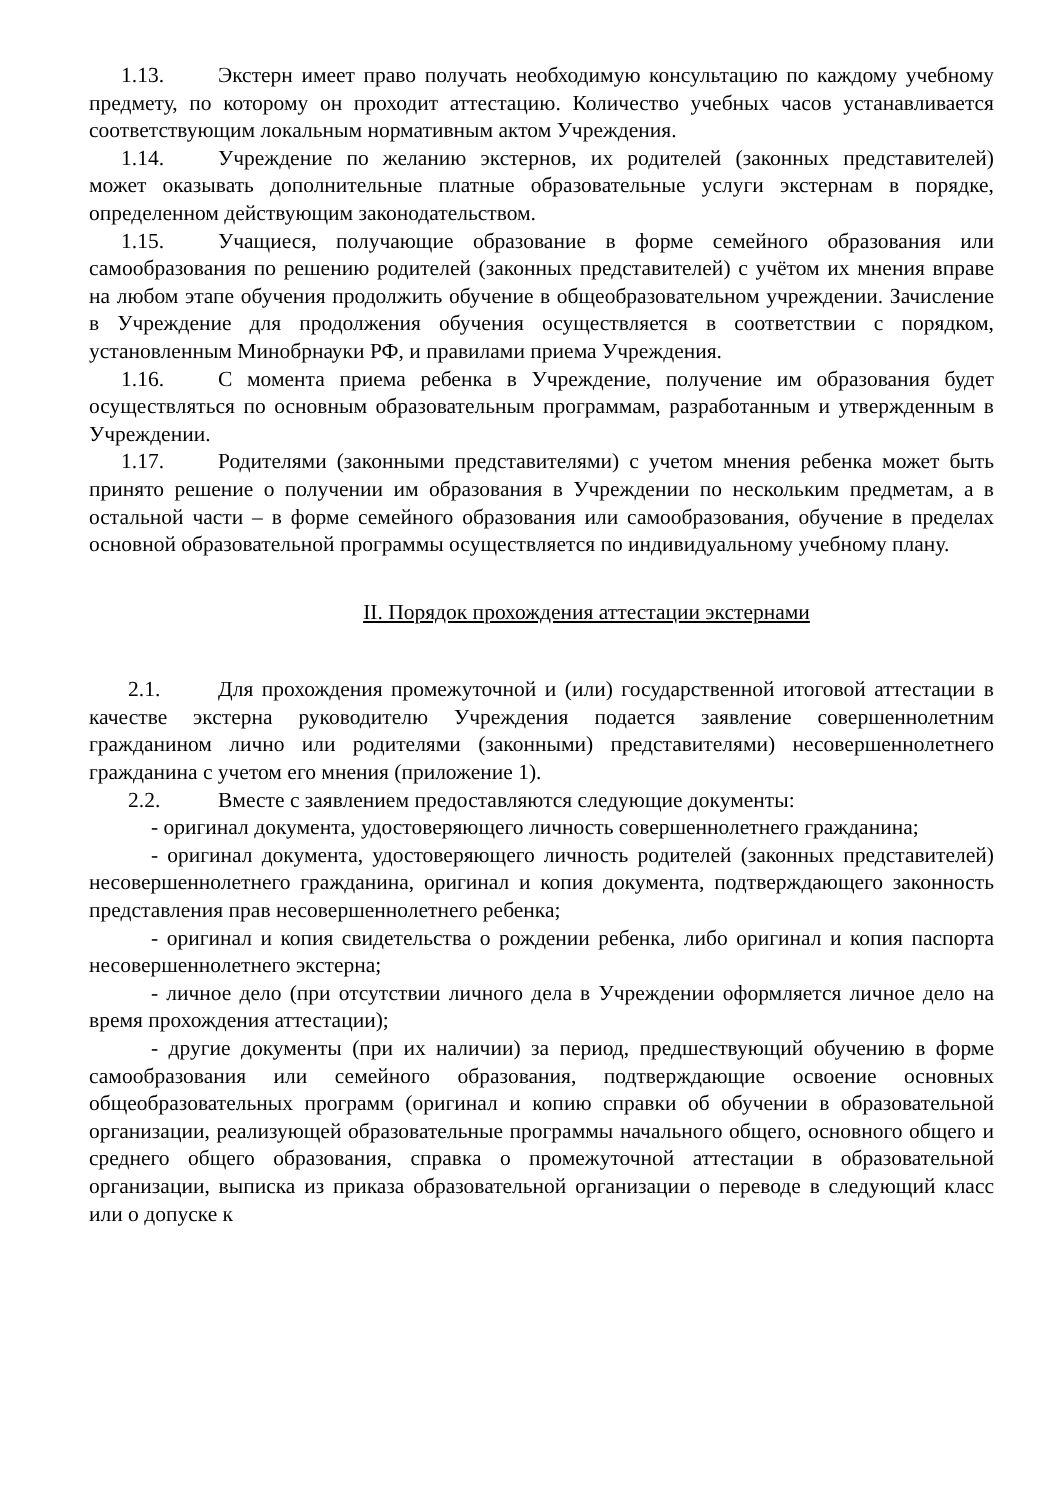1.13. Экстерн имеет право получать необходимую консультацию по каждому учебному предмету, по которому он проходит аттестацию. Количество учебных часов устанавливается соответствующим локальным нормативным актом Учреждения.
1.14. Учреждение по желанию экстернов, их родителей (законных представителей) может оказывать дополнительные платные образовательные услуги экстернам в порядке, определенном действующим законодательством.
1.15. Учащиеся, получающие образование в форме семейного образования или самообразования по решению родителей (законных представителей) с учётом их мнения вправе на любом этапе обучения продолжить обучение в общеобразовательном учреждении. Зачисление в Учреждение для продолжения обучения осуществляется в соответствии с порядком, установленным Минобрнауки РФ, и правилами приема Учреждения.
1.16. С момента приема ребенка в Учреждение, получение им образования будет осуществляться по основным образовательным программам, разработанным и утвержденным в Учреждении.
1.17. Родителями (законными представителями) с учетом мнения ребенка может быть принято решение о получении им образования в Учреждении по нескольким предметам, а в остальной части – в форме семейного образования или самообразования, обучение в пределах основной образовательной программы осуществляется по индивидуальному учебному плану.
II. Порядок прохождения аттестации экстернами
2.1. Для прохождения промежуточной и (или) государственной итоговой аттестации в качестве экстерна руководителю Учреждения подается заявление совершеннолетним гражданином лично или родителями (законными) представителями) несовершеннолетнего гражданина с учетом его мнения (приложение 1).
2.2. Вместе с заявлением предоставляются следующие документы:
- оригинал документа, удостоверяющего личность совершеннолетнего гражданина;
- оригинал документа, удостоверяющего личность родителей (законных представителей) несовершеннолетнего гражданина, оригинал и копия документа, подтверждающего законность представления прав несовершеннолетнего ребенка;
- оригинал и копия свидетельства о рождении ребенка, либо оригинал и копия паспорта несовершеннолетнего экстерна;
- личное дело (при отсутствии личного дела в Учреждении оформляется личное дело на время прохождения аттестации);
- другие документы (при их наличии) за период, предшествующий обучению в форме самообразования или семейного образования, подтверждающие освоение основных общеобразовательных программ (оригинал и копию справки об обучении в образовательной организации, реализующей образовательные программы начального общего, основного общего и среднего общего образования, справка о промежуточной аттестации в образовательной организации, выписка из приказа образовательной организации о переводе в следующий класс или о допуске к